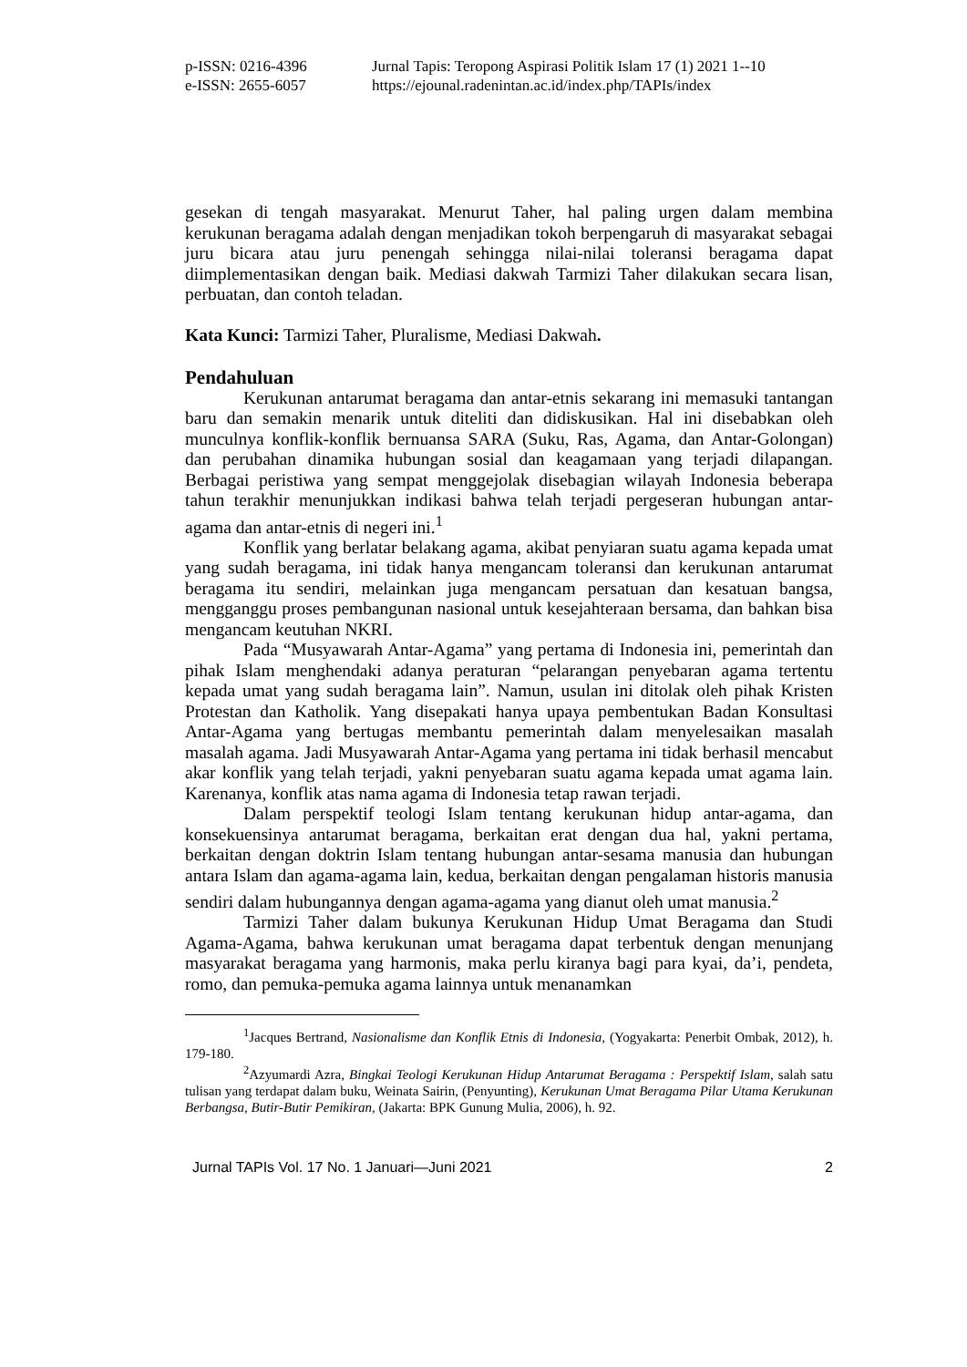p-ISSN: 0216-4396 Jurnal Tapis: Teropong Aspirasi Politik Islam 17 (1) 2021 1--10 e-ISSN: 2655-6057 https://ejounal.radenintan.ac.id/index.php/TAPIs/index
gesekan di tengah masyarakat. Menurut Taher, hal paling urgen dalam membina kerukunan beragama adalah dengan menjadikan tokoh berpengaruh di masyarakat sebagai juru bicara atau juru penengah sehingga nilai-nilai toleransi beragama dapat diimplementasikan dengan baik. Mediasi dakwah Tarmizi Taher dilakukan secara lisan, perbuatan, dan contoh teladan.
Kata Kunci: Tarmizi Taher, Pluralisme, Mediasi Dakwah.
Pendahuluan
Kerukunan antarumat beragama dan antar-etnis sekarang ini memasuki tantangan baru dan semakin menarik untuk diteliti dan didiskusikan. Hal ini disebabkan oleh munculnya konflik-konflik bernuansa SARA (Suku, Ras, Agama, dan Antar-Golongan) dan perubahan dinamika hubungan sosial dan keagamaan yang terjadi dilapangan. Berbagai peristiwa yang sempat menggejolak disebagian wilayah Indonesia beberapa tahun terakhir menunjukkan indikasi bahwa telah terjadi pergeseran hubungan antar-agama dan antar-etnis di negeri ini.<sup>1</sup>
Konflik yang berlatar belakang agama, akibat penyiaran suatu agama kepada umat yang sudah beragama, ini tidak hanya mengancam toleransi dan kerukunan antarumat beragama itu sendiri, melainkan juga mengancam persatuan dan kesatuan bangsa, mengganggu proses pembangunan nasional untuk kesejahteraan bersama, dan bahkan bisa mengancam keutuhan NKRI.
Pada “Musyawarah Antar-Agama” yang pertama di Indonesia ini, pemerintah dan pihak Islam menghendaki adanya peraturan “pelarangan penyebaran agama tertentu kepada umat yang sudah beragama lain”. Namun, usulan ini ditolak oleh pihak Kristen Protestan dan Katholik. Yang disepakati hanya upaya pembentukan Badan Konsultasi Antar-Agama yang bertugas membantu pemerintah dalam menyelesaikan masalah masalah agama. Jadi Musyawarah Antar-Agama yang pertama ini tidak berhasil mencabut akar konflik yang telah terjadi, yakni penyebaran suatu agama kepada umat agama lain. Karenanya, konflik atas nama agama di Indonesia tetap rawan terjadi.
Dalam perspektif teologi Islam tentang kerukunan hidup antar-agama, dan konsekuensinya antarumat beragama, berkaitan erat dengan dua hal, yakni pertama, berkaitan dengan doktrin Islam tentang hubungan antar-sesama manusia dan hubungan antara Islam dan agama-agama lain, kedua, berkaitan dengan pengalaman historis manusia sendiri dalam hubungannya dengan agama-agama yang dianut oleh umat manusia.<sup>2</sup>
Tarmizi Taher dalam bukunya Kerukunan Hidup Umat Beragama dan Studi Agama-Agama, bahwa kerukunan umat beragama dapat terbentuk dengan menunjang masyarakat beragama yang harmonis, maka perlu kiranya bagi para kyai, da’i, pendeta, romo, dan pemuka-pemuka agama lainnya untuk menanamkan
<sup>1</sup> Jacques Bertrand, Nasionalisme dan Konflik Etnis di Indonesia, (Yogyakarta: Penerbit Ombak, 2012), h. 179-180.
<sup>2</sup> Azyumardi Azra, Bingkai Teologi Kerukunan Hidup Antarumat Beragama : Perspektif Islam, salah satu tulisan yang terdapat dalam buku, Weinata Sairin, (Penyunting), Kerukunan Umat Beragama Pilar Utama Kerukunan Berbangsa, Butir-Butir Pemikiran, (Jakarta: BPK Gunung Mulia, 2006), h. 92.
Jurnal TAPIs Vol. 17 No. 1 Januari—Juni 2021 2